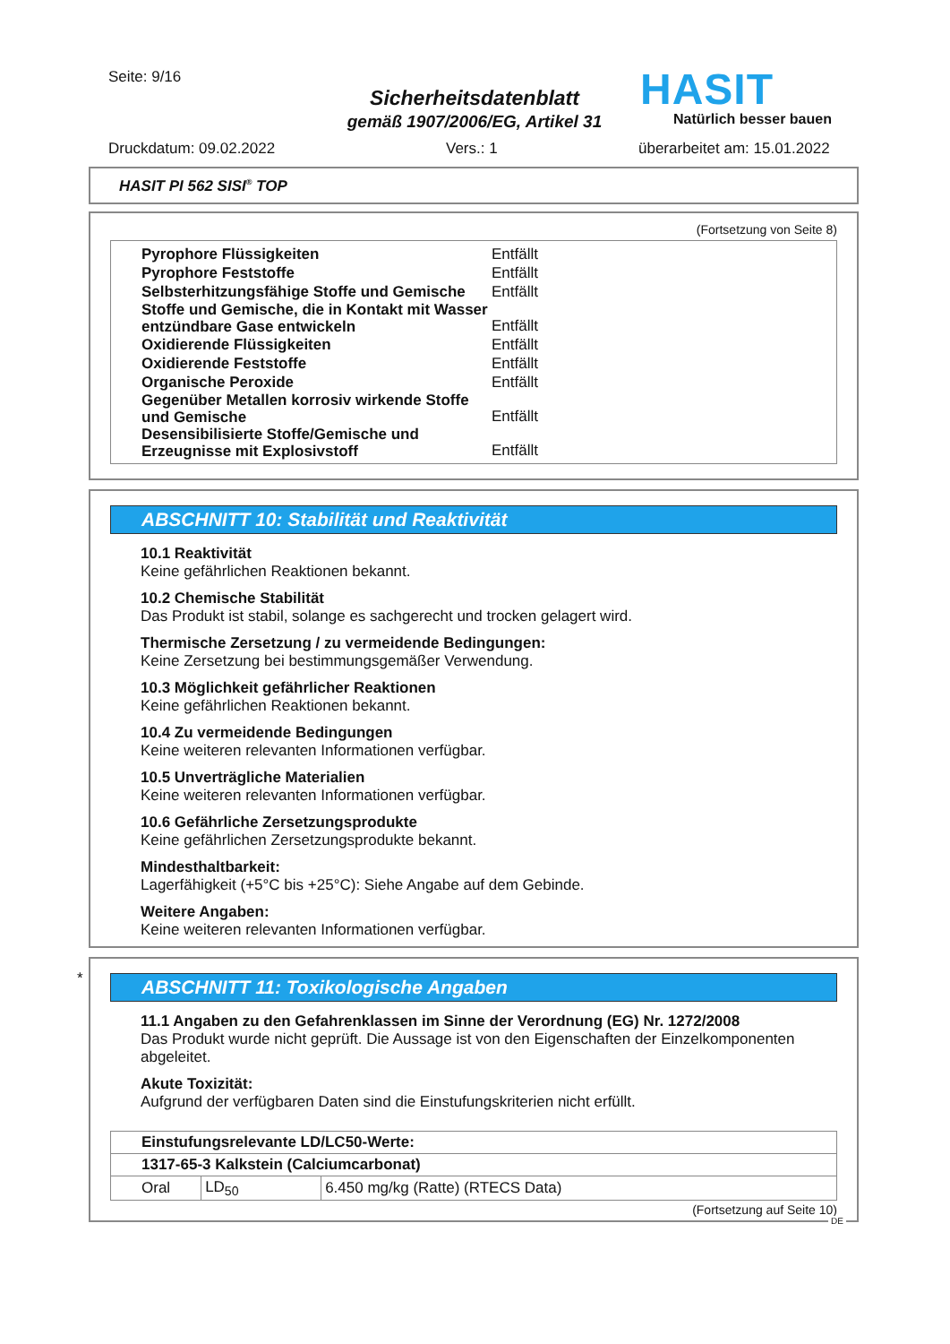Seite: 9/16
Sicherheitsdatenblatt
gemäß 1907/2006/EG, Artikel 31
HASIT
Natürlich besser bauen
Druckdatum: 09.02.2022 Vers.: 1 überarbeitet am: 15.01.2022
HASIT PI 562 SISI<sup>®</sup> TOP
(Fortsetzung von Seite 8)
| Pyrophore Flüssigkeiten | Entfällt |
| Pyrophore Feststoffe | Entfällt |
| Selbsterhitzungsfähige Stoffe und Gemische | Entfällt |
| Stoffe und Gemische, die in Kontakt mit Wasser entzündbare Gase entwickeln | Entfällt |
| Oxidierende Flüssigkeiten | Entfällt |
| Oxidierende Feststoffe | Entfällt |
| Organische Peroxide | Entfällt |
| Gegenüber Metallen korrosiv wirkende Stoffe und Gemische | Entfällt |
| Desensibilisierte Stoffe/Gemische und Erzeugnisse mit Explosivstoff | Entfällt |
ABSCHNITT 10: Stabilität und Reaktivität
10.1 Reaktivität
Keine gefährlichen Reaktionen bekannt.
10.2 Chemische Stabilität
Das Produkt ist stabil, solange es sachgerecht und trocken gelagert wird.
Thermische Zersetzung / zu vermeidende Bedingungen:
Keine Zersetzung bei bestimmungsgemäßer Verwendung.
10.3 Möglichkeit gefährlicher Reaktionen
Keine gefährlichen Reaktionen bekannt.
10.4 Zu vermeidende Bedingungen
Keine weiteren relevanten Informationen verfügbar.
10.5 Unverträgliche Materialien
Keine weiteren relevanten Informationen verfügbar.
10.6 Gefährliche Zersetzungsprodukte
Keine gefährlichen Zersetzungsprodukte bekannt.
Mindesthaltbarkeit:
Lagerfähigkeit (+5°C bis +25°C): Siehe Angabe auf dem Gebinde.
Weitere Angaben:
Keine weiteren relevanten Informationen verfügbar.
*
ABSCHNITT 11: Toxikologische Angaben
11.1 Angaben zu den Gefahrenklassen im Sinne der Verordnung (EG) Nr. 1272/2008
Das Produkt wurde nicht geprüft. Die Aussage ist von den Eigenschaften der Einzelkomponenten abgeleitet.
Akute Toxizität:
Aufgrund der verfügbaren Daten sind die Einstufungskriterien nicht erfüllt.
| Einstufungsrelevante LD/LC50-Werte: | | |
| --- | --- | --- |
| 1317-65-3 Kalkstein (Calciumcarbonat) | | |
| Oral | LD<sub>50</sub> | 6.450 mg/kg (Ratte) (RTECS Data) |
(Fortsetzung auf Seite 10)
DE